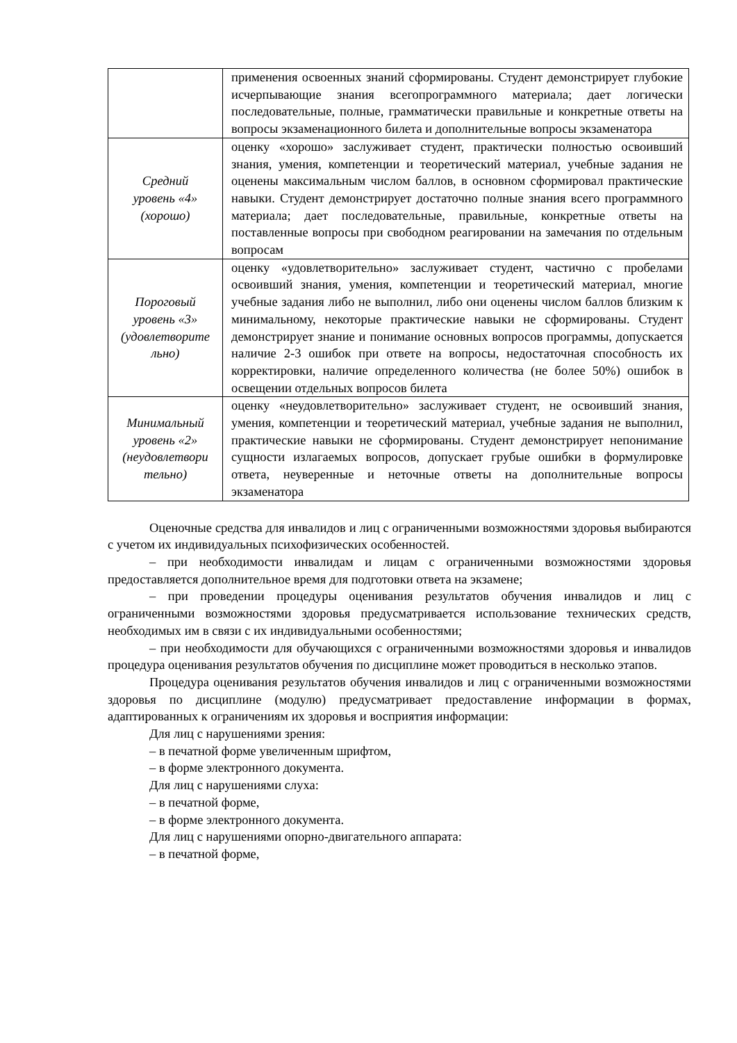| | применения освоенных знаний сформированы. Студент демонстрирует глубокие исчерпывающие знания всегопрограммного материала; дает логически последовательные, полные, грамматически правильные и конкретные ответы на вопросы экзаменационного билета и дополнительные вопросы экзаменатора |
| Средний уровень «4» (хорошо) | оценку «хорошо» заслуживает студент, практически полностью освоивший знания, умения, компетенции и теоретический материал, учебные задания не оценены максимальным числом баллов, в основном сформировал практические навыки. Студент демонстрирует достаточно полные знания всего программного материала; дает последовательные, правильные, конкретные ответы на поставленные вопросы при свободном реагировании на замечания по отдельным вопросам |
| Пороговый уровень «3» (удовлетворите льно) | оценку «удовлетворительно» заслуживает студент, частично с пробелами освоивший знания, умения, компетенции и теоретический материал, многие учебные задания либо не выполнил, либо они оценены числом баллов близким к минимальному, некоторые практические навыки не сформированы. Студент демонстрирует знание и понимание основных вопросов программы, допускается наличие 2-3 ошибок при ответе на вопросы, недостаточная способность их корректировки, наличие определенного количества (не более 50%) ошибок в освещении отдельных вопросов билета |
| Минимальный уровень «2» (неудовлетвори тельно) | оценку «неудовлетворительно» заслуживает студент, не освоивший знания, умения, компетенции и теоретический материал, учебные задания не выполнил, практические навыки не сформированы. Студент демонстрирует непонимание сущности излагаемых вопросов, допускает грубые ошибки в формулировке ответа, неуверенные и неточные ответы на дополнительные вопросы экзаменатора |
Оценочные средства для инвалидов и лиц с ограниченными возможностями здоровья выбираются с учетом их индивидуальных психофизических особенностей.
– при необходимости инвалидам и лицам с ограниченными возможностями здоровья предоставляется дополнительное время для подготовки ответа на экзамене;
– при проведении процедуры оценивания результатов обучения инвалидов и лиц с ограниченными возможностями здоровья предусматривается использование технических средств, необходимых им в связи с их индивидуальными особенностями;
– при необходимости для обучающихся с ограниченными возможностями здоровья и инвалидов процедура оценивания результатов обучения по дисциплине может проводиться в несколько этапов.
Процедура оценивания результатов обучения инвалидов и лиц с ограниченными возможностями здоровья по дисциплине (модулю) предусматривает предоставление информации в формах, адаптированных к ограничениям их здоровья и восприятия информации:
Для лиц с нарушениями зрения:
– в печатной форме увеличенным шрифтом,
– в форме электронного документа.
Для лиц с нарушениями слуха:
– в печатной форме,
– в форме электронного документа.
Для лиц с нарушениями опорно-двигательного аппарата:
– в печатной форме,